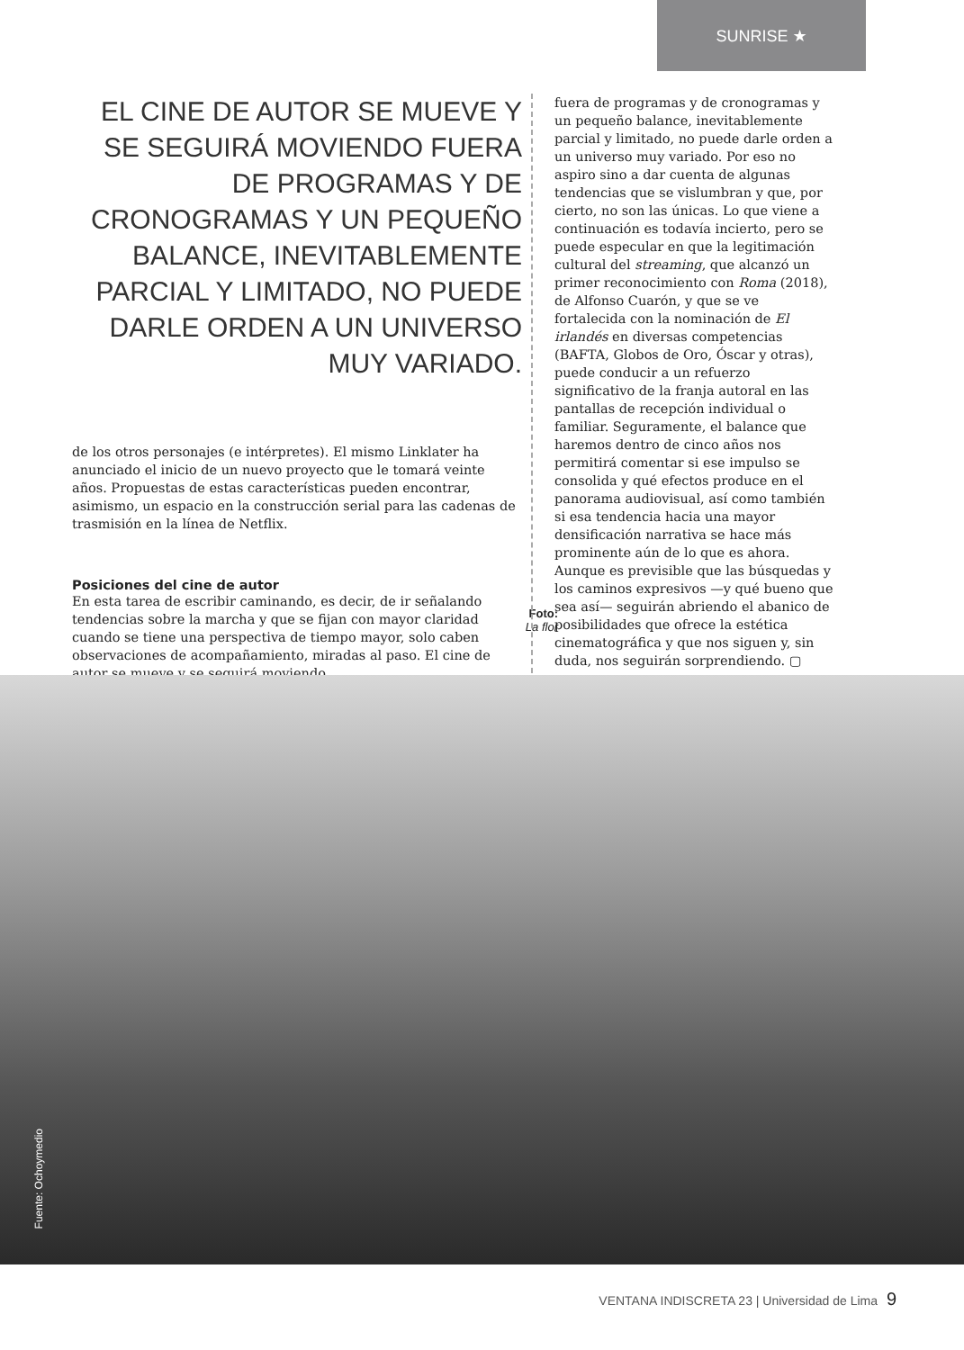SUNRISE ★
EL CINE DE AUTOR SE MUEVE Y SE SEGUIRÁ MOVIENDO FUERA DE PROGRAMAS Y DE CRONOGRAMAS Y UN PEQUEÑO BALANCE, INEVITABLEMENTE PARCIAL Y LIMITADO, NO PUEDE DARLE ORDEN A UN UNIVERSO MUY VARIADO.
de los otros personajes (e intérpretes). El mismo Linklater ha anunciado el inicio de un nuevo proyecto que le tomará veinte años. Propuestas de estas características pueden encontrar, asimismo, un espacio en la construcción serial para las cadenas de trasmisión en la línea de Netflix.
Posiciones del cine de autor
En esta tarea de escribir caminando, es decir, de ir señalando tendencias sobre la marcha y que se fijan con mayor claridad cuando se tiene una perspectiva de tiempo mayor, solo caben observaciones de acompañamiento, miradas al paso. El cine de autor se mueve y se seguirá moviendo
Foto:
La flor
fuera de programas y de cronogramas y un pequeño balance, inevitablemente parcial y limitado, no puede darle orden a un universo muy variado. Por eso no aspiro sino a dar cuenta de algunas tendencias que se vislumbran y que, por cierto, no son las únicas. Lo que viene a continuación es todavía incierto, pero se puede especular en que la legitimación cultural del streaming, que alcanzó un primer reconocimiento con Roma (2018), de Alfonso Cuarón, y que se ve fortalecida con la nominación de El irlandés en diversas competencias (BAFTA, Globos de Oro, Óscar y otras), puede conducir a un refuerzo significativo de la franja autoral en las pantallas de recepción individual o familiar. Seguramente, el balance que haremos dentro de cinco años nos permitirá comentar si ese impulso se consolida y qué efectos produce en el panorama audiovisual, así como también si esa tendencia hacia una mayor densificación narrativa se hace más prominente aún de lo que es ahora. Aunque es previsible que las búsquedas y los caminos expresivos —y qué bueno que sea así— seguirán abriendo el abanico de posibilidades que ofrece la estética cinematográfica y que nos siguen y, sin duda, nos seguirán sorprendiendo. ▢
Fuente: Ochoymedio
VENTANA INDISCRETA 23 | Universidad de Lima 9